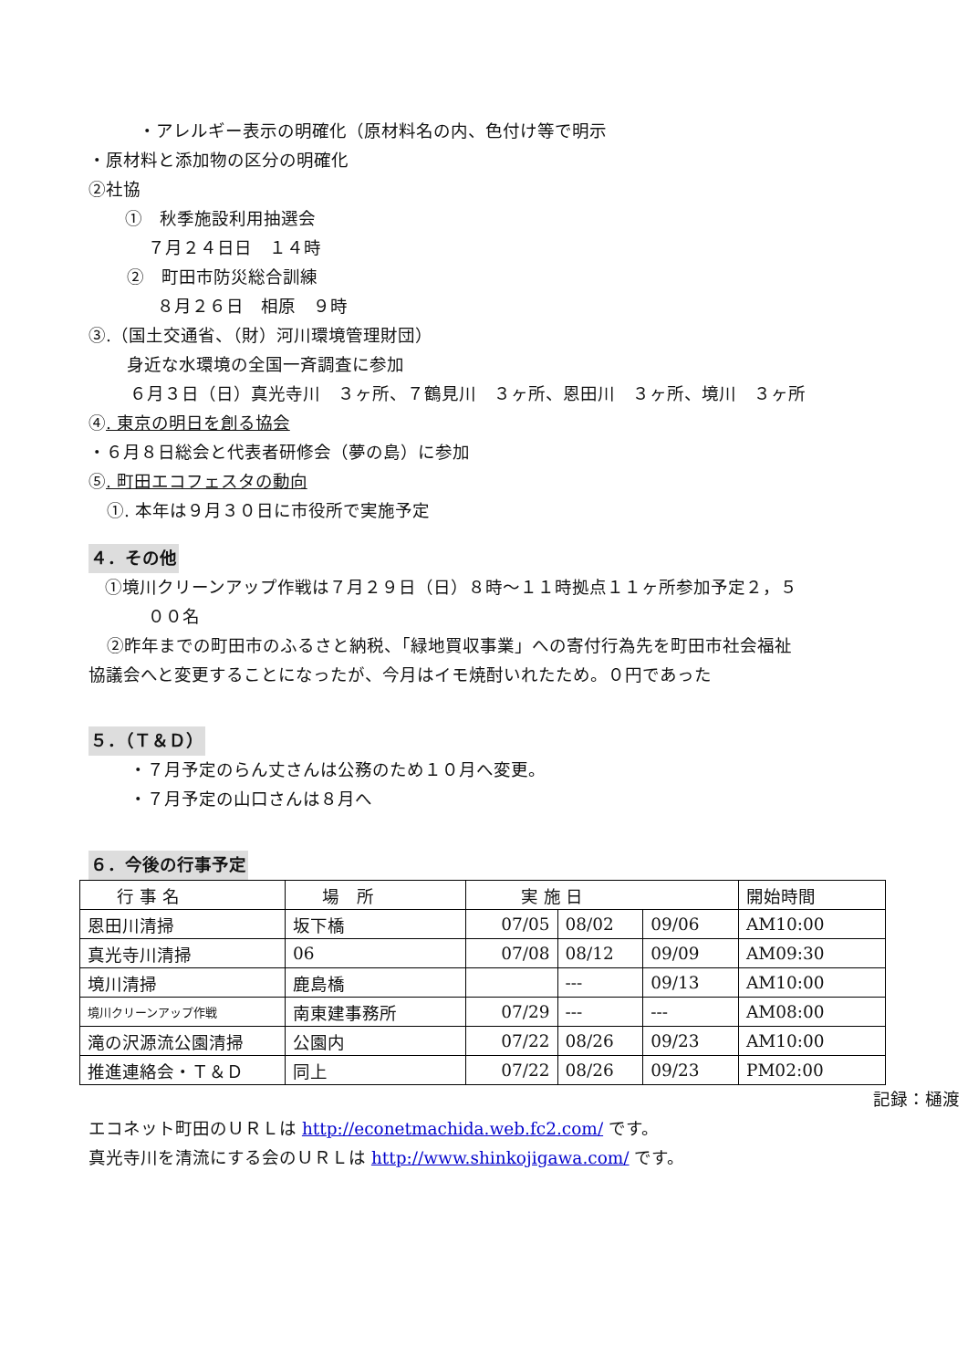・アレルギー表示の明確化（原材料名の内、色付け等で明示
・原材料と添加物の区分の明確化
②社協
①　秋季施設利用抽選会
７月２４日日　１４時
②　町田市防災総合訓練
８月２６日　相原　９時
③.（国土交通省、（財）河川環境管理財団）
身近な水環境の全国一斉調査に参加
６月３日（日）真光寺川　３ヶ所、７鶴見川　３ヶ所、恩田川　３ヶ所、境川　３ヶ所
④. 東京の明日を創る協会
・６月８日総会と代表者研修会（夢の島）に参加
⑤. 町田エコフェスタの動向
①. 本年は９月３０日に市役所で実施予定
４．その他
①境川クリーンアップ作戦は７月２９日（日）８時～１１時拠点１１ヶ所参加予定２，５
００名
②昨年までの町田市のふるさと納税、「緑地買収事業」への寄付行為先を町田市社会福祉
協議会へと変更することになったが、今月はイモ焼酎いれたため。０円であった
５．（Ｔ＆Ｄ）
・７月予定のらん丈さんは公務のため１０月へ変更。
・７月予定の山口さんは８月へ
６．今後の行事予定
| 行 事 名 | 場 所 | 実 施 日 | | | 開始時間 |
| 恩田川清掃 | 坂下橋 | 07/05 | 08/02 | 09/06 | AM10:00 |
| 真光寺川清掃 | 06 | 07/08 | 08/12 | 09/09 | AM09:30 |
| 境川清掃 | 鹿島橋 | | --- | 09/13 | AM10:00 |
| 境川クリーンアップ作戦 | 南東建事務所 | 07/29 | --- | --- | AM08:00 |
| 滝の沢源流公園清掃 | 公園内 | 07/22 | 08/26 | 09/23 | AM10:00 |
| 推進連絡会・Ｔ＆Ｄ | 同上 | 07/22 | 08/26 | 09/23 | PM02:00 |
記録：樋渡
エコネット町田のＵＲＬは http://econetmachida.web.fc2.com/ です。
真光寺川を清流にする会のＵＲＬは http://www.shinkojigawa.com/ です。